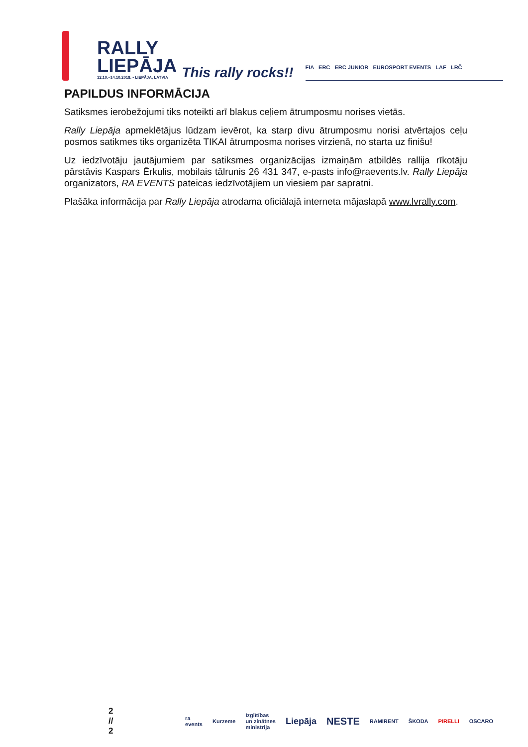RALLY
LIEPĀJA
12.10.–14.10.2018. • LIEPĀJA, LATVIA
This rally rocks!!
FIA ERC ERC JUNIOR EUROSPORT EVENTS LAF LRČ
PAPILDUS INFORMĀCIJA
Satiksmes ierobežojumi tiks noteikti arī blakus ceļiem ātrumposmu norises vietās.
Rally Liepāja apmeklētājus lūdzam ievērot, ka starp divu ātrumposmu norisi atvērtajos ceļu posmos satikmes tiks organizēta TIKAI ātrumposma norises virzienā, no starta uz finišu!
Uz iedzīvotāju jautājumiem par satiksmes organizācijas izmaiņām atbildēs rallija rīkotāju pārstāvis Kaspars Ērkulis, mobilais tālrunis 26 431 347, e-pasts info@raevents.lv. Rally Liepāja organizators, RA EVENTS pateicas iedzīvotājiem un viesiem par sapratni.
Plašāka informācija par Rally Liepāja atrodama oficiālajā interneta mājaslapā www.lvrally.com.
2 // 2 ra events Kurzeme Izglītības un zinātnes ministrija Liepāja NESTE RAMIRENT ŠKODA PIRELLI OSCARO